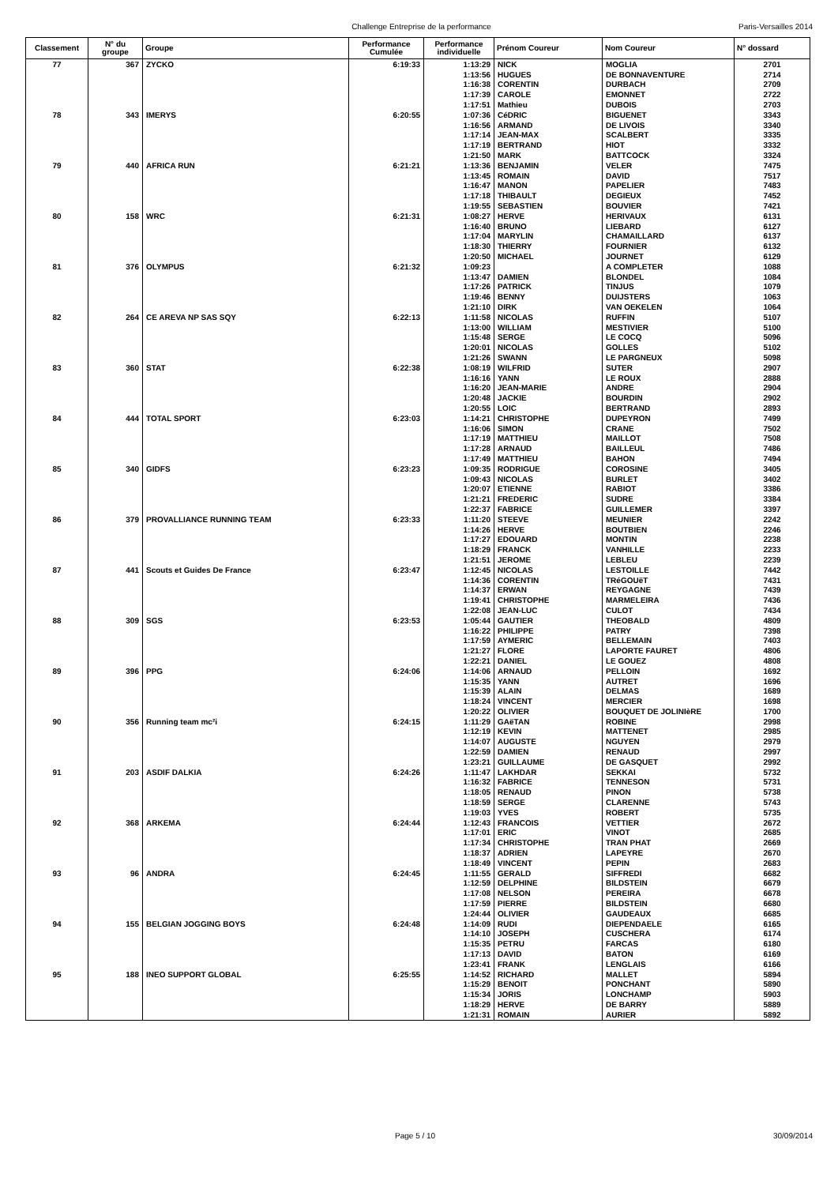Challenge Entreprise de la performance Paris-Versailles 2014
| Classement | N° du groupe | Groupe | Performance Cumulée | Performance individuelle | Prénom Coureur | Nom Coureur | N° dossard |
| --- | --- | --- | --- | --- | --- | --- | --- |
| 77 | 367 | ZYCKO | 6:19:33 | 1:13:29 | NICK | MOGLIA | 2701 |
| | | | | 1:13:56 | HUGUES | DE BONNAVENTURE | 2714 |
| | | | | 1:16:38 | CORENTIN | DURBACH | 2709 |
| | | | | 1:17:39 | CAROLE | EMONNET | 2722 |
| | | | | 1:17:51 | Mathieu | DUBOIS | 2703 |
| 78 | 343 | IMERYS | 6:20:55 | 1:07:36 | CéDRIC | BIGUENET | 3343 |
| | | | | 1:16:56 | ARMAND | DE LIVOIS | 3340 |
| | | | | 1:17:14 | JEAN-MAX | SCALBERT | 3335 |
| | | | | 1:17:19 | BERTRAND | HIOT | 3332 |
| | | | | 1:21:50 | MARK | BATTCOCK | 3324 |
| 79 | 440 | AFRICA RUN | 6:21:21 | 1:13:36 | BENJAMIN | VELER | 7475 |
| | | | | 1:13:45 | ROMAIN | DAVID | 7517 |
| | | | | 1:16:47 | MANON | PAPELIER | 7483 |
| | | | | 1:17:18 | THIBAULT | DEGIEUX | 7452 |
| | | | | 1:19:55 | SEBASTIEN | BOUVIER | 7421 |
| 80 | 158 | WRC | 6:21:31 | 1:08:27 | HERVE | HERIVAUX | 6131 |
| | | | | 1:16:40 | BRUNO | LIEBARD | 6127 |
| | | | | 1:17:04 | MARYLIN | CHAMAILLARD | 6137 |
| | | | | 1:18:30 | THIERRY | FOURNIER | 6132 |
| | | | | 1:20:50 | MICHAEL | JOURNET | 6129 |
| 81 | 376 | OLYMPUS | 6:21:32 | 1:09:23 | | A COMPLETER | 1088 |
| | | | | 1:13:47 | DAMIEN | BLONDEL | 1084 |
| | | | | 1:17:26 | PATRICK | TINJUS | 1079 |
| | | | | 1:19:46 | BENNY | DUIJSTERS | 1063 |
| | | | | 1:21:10 | DIRK | VAN OEKELEN | 1064 |
| 82 | 264 | CE AREVA NP SAS SQY | 6:22:13 | 1:11:58 | NICOLAS | RUFFIN | 5107 |
| | | | | 1:13:00 | WILLIAM | MESTIVIER | 5100 |
| | | | | 1:15:48 | SERGE | LE COCQ | 5096 |
| | | | | 1:20:01 | NICOLAS | GOLLES | 5102 |
| | | | | 1:21:26 | SWANN | LE PARGNEUX | 5098 |
| 83 | 360 | STAT | 6:22:38 | 1:08:19 | WILFRID | SUTER | 2907 |
| | | | | 1:16:16 | YANN | LE ROUX | 2888 |
| | | | | 1:16:20 | JEAN-MARIE | ANDRE | 2904 |
| | | | | 1:20:48 | JACKIE | BOURDIN | 2902 |
| | | | | 1:20:55 | LOIC | BERTRAND | 2893 |
| 84 | 444 | TOTAL SPORT | 6:23:03 | 1:14:21 | CHRISTOPHE | DUPEYRON | 7499 |
| | | | | 1:16:06 | SIMON | CRANE | 7502 |
| | | | | 1:17:19 | MATTHIEU | MAILLOT | 7508 |
| | | | | 1:17:28 | ARNAUD | BAILLEUL | 7486 |
| | | | | 1:17:49 | MATTHIEU | BAHON | 7494 |
| 85 | 340 | GIDFS | 6:23:23 | 1:09:35 | RODRIGUE | COROSINE | 3405 |
| | | | | 1:09:43 | NICOLAS | BURLET | 3402 |
| | | | | 1:20:07 | ETIENNE | RABIOT | 3386 |
| | | | | 1:21:21 | FREDERIC | SUDRE | 3384 |
| | | | | 1:22:37 | FABRICE | GUILLEMER | 3397 |
| 86 | 379 | PROVALLIANCE RUNNING TEAM | 6:23:33 | 1:11:20 | STEEVE | MEUNIER | 2242 |
| | | | | 1:14:26 | HERVE | BOUTBIEN | 2246 |
| | | | | 1:17:27 | EDOUARD | MONTIN | 2238 |
| | | | | 1:18:29 | FRANCK | VANHILLE | 2233 |
| | | | | 1:21:51 | JEROME | LEBLEU | 2239 |
| 87 | 441 | Scouts et Guides De France | 6:23:47 | 1:12:45 | NICOLAS | LESTOILLE | 7442 |
| | | | | 1:14:36 | CORENTIN | TRéGOUëT | 7431 |
| | | | | 1:14:37 | ERWAN | REYGAGNE | 7439 |
| | | | | 1:19:41 | CHRISTOPHE | MARMELEIRA | 7436 |
| | | | | 1:22:08 | JEAN-LUC | CULOT | 7434 |
| 88 | 309 | SGS | 6:23:53 | 1:05:44 | GAUTIER | THEOBALD | 4809 |
| | | | | 1:16:22 | PHILIPPE | PATRY | 7398 |
| | | | | 1:17:59 | AYMERIC | BELLEMAIN | 7403 |
| | | | | 1:21:27 | FLORE | LAPORTE FAURET | 4806 |
| | | | | 1:22:21 | DANIEL | LE GOUEZ | 4808 |
| 89 | 396 | PPG | 6:24:06 | 1:14:06 | ARNAUD | PELLOIN | 1692 |
| | | | | 1:15:35 | YANN | AUTRET | 1696 |
| | | | | 1:15:39 | ALAIN | DELMAS | 1689 |
| | | | | 1:18:24 | VINCENT | MERCIER | 1698 |
| | | | | 1:20:22 | OLIVIER | BOUQUET DE JOLINIèRE | 1700 |
| 90 | 356 | Running team mc²i | 6:24:15 | 1:11:29 | GAëTAN | ROBINE | 2998 |
| | | | | 1:12:19 | KEVIN | MATTENET | 2985 |
| | | | | 1:14:07 | AUGUSTE | NGUYEN | 2979 |
| | | | | 1:22:59 | DAMIEN | RENAUD | 2997 |
| | | | | 1:23:21 | GUILLAUME | DE GASQUET | 2992 |
| 91 | 203 | ASDIF DALKIA | 6:24:26 | 1:11:47 | LAKHDAR | SEKKAI | 5732 |
| | | | | 1:16:32 | FABRICE | TENNESON | 5731 |
| | | | | 1:18:05 | RENAUD | PINON | 5738 |
| | | | | 1:18:59 | SERGE | CLARENNE | 5743 |
| | | | | 1:19:03 | YVES | ROBERT | 5735 |
| 92 | 368 | ARKEMA | 6:24:44 | 1:12:43 | FRANCOIS | VETTIER | 2672 |
| | | | | 1:17:01 | ERIC | VINOT | 2685 |
| | | | | 1:17:34 | CHRISTOPHE | TRAN PHAT | 2669 |
| | | | | 1:18:37 | ADRIEN | LAPEYRE | 2670 |
| | | | | 1:18:49 | VINCENT | PEPIN | 2683 |
| 93 | 96 | ANDRA | 6:24:45 | 1:11:55 | GERALD | SIFFREDI | 6682 |
| | | | | 1:12:59 | DELPHINE | BILDSTEIN | 6679 |
| | | | | 1:17:08 | NELSON | PEREIRA | 6678 |
| | | | | 1:17:59 | PIERRE | BILDSTEIN | 6680 |
| | | | | 1:24:44 | OLIVIER | GAUDEAUX | 6685 |
| 94 | 155 | BELGIAN JOGGING BOYS | 6:24:48 | 1:14:09 | RUDI | DIEPENDAELE | 6165 |
| | | | | 1:14:10 | JOSEPH | CUSCHERA | 6174 |
| | | | | 1:15:35 | PETRU | FARCAS | 6180 |
| | | | | 1:17:13 | DAVID | BATON | 6169 |
| | | | | 1:23:41 | FRANK | LENGLAIS | 6166 |
| 95 | 188 | INEO SUPPORT GLOBAL | 6:25:55 | 1:14:52 | RICHARD | MALLET | 5894 |
| | | | | 1:15:29 | BENOIT | PONCHANT | 5890 |
| | | | | 1:15:34 | JORIS | LONCHAMP | 5903 |
| | | | | 1:18:29 | HERVE | DE BARRY | 5889 |
| | | | | 1:21:31 | ROMAIN | AURIER | 5892 |
Page 5 / 10 30/09/2014